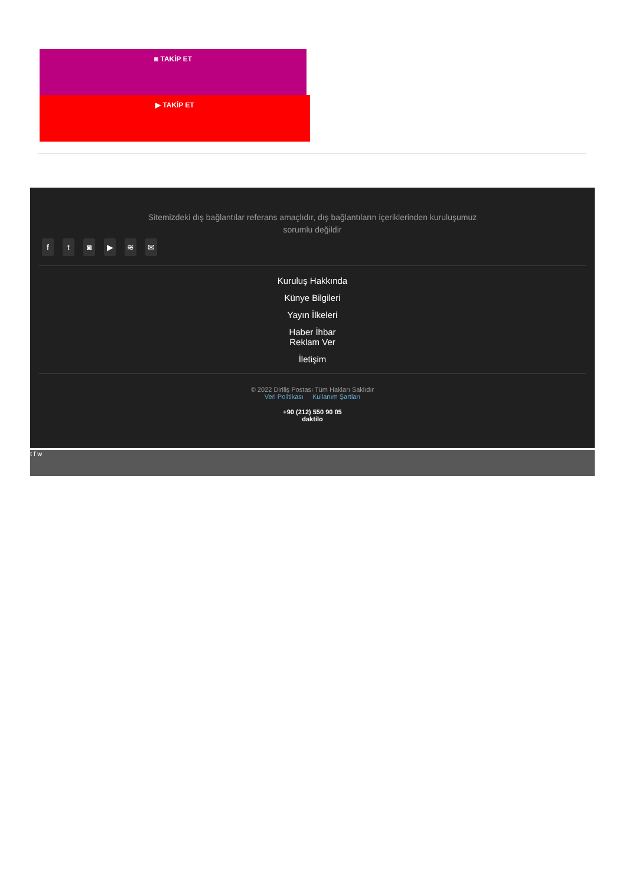◙ TAKİP ET
▶ TAKİP ET
Sitemizdeki dış bağlantılar referans amaçlıdır, dış bağlantıların içeriklerinden kuruluşumuz sorumlu değildir
ft ◙ ▶ ≋ ✉
Kuruluş Hakkında
Künye Bilgileri
Yayın İlkeleri
Haber İhbar
Reklam Ver
İletişim
© 2022 Diriliş Postası Tüm Hakları Saklıdır
Veri Politikası Kullanım Şartları
+90 (212) 550 90 05
daktilo
t f w